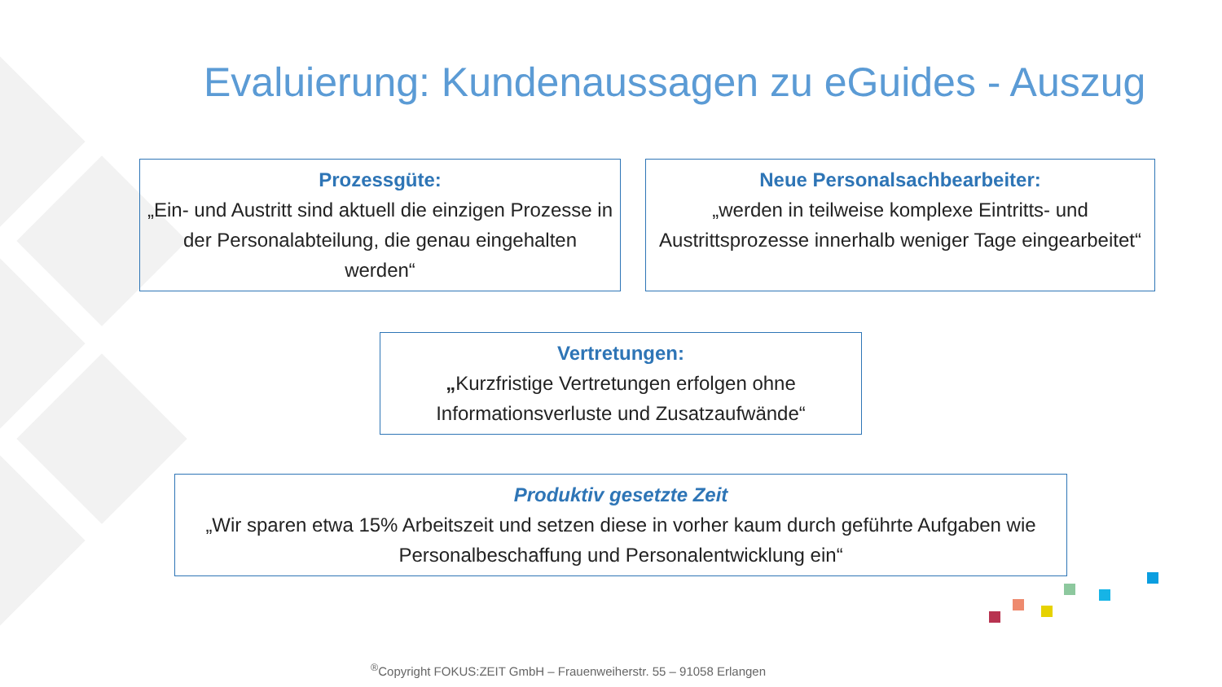Evaluierung: Kundenaussagen zu eGuides - Auszug
Prozessgüte:
„Ein- und Austritt sind aktuell die einzigen Prozesse in der Personalabteilung, die genau eingehalten werden“
Neue Personalsachbearbeiter:
„werden in teilweise komplexe Eintritts- und Austrittsprozesse innerhalb weniger Tage eingearbeitet“
Vertretungen:
„Kurzfristige Vertretungen erfolgen ohne Informationsverluste und Zusatzaufwände“
Produktiv gesetzte Zeit
„Wir sparen etwa 15% Arbeitszeit und setzen diese in vorher kaum durch geführte Aufgaben wie Personalbeschaffung und Personalentwicklung ein“
<sup>®</sup>Copyright FOKUS:ZEIT GmbH – Frauenweiherstr. 55 – 91058 Erlangen